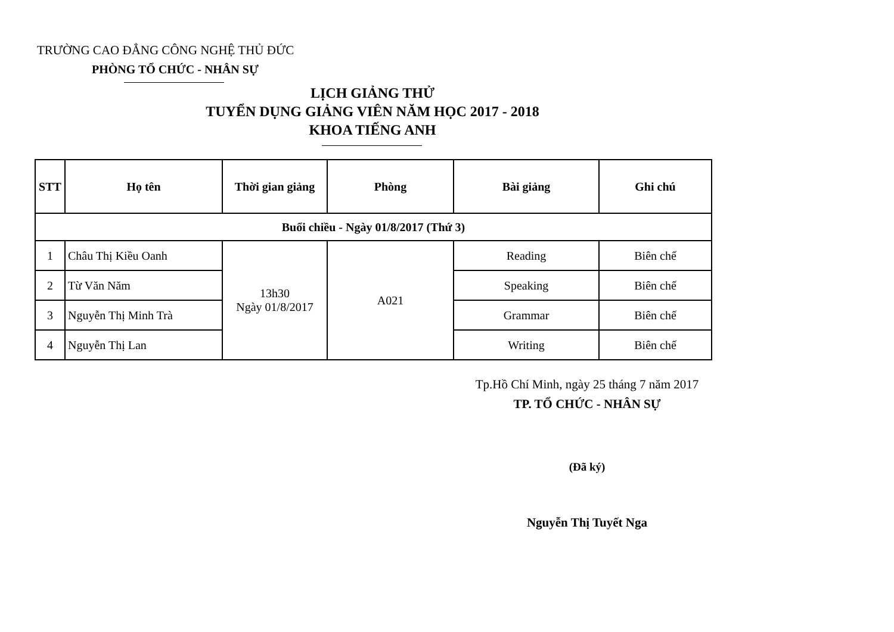TRƯỜNG CAO ĐẲNG CÔNG NGHỆ THỦ ĐỨC
PHÒNG TỔ CHỨC - NHÂN SỰ
LỊCH GIẢNG THỬ
TUYỂN DỤNG GIẢNG VIÊN NĂM HỌC 2017 - 2018
KHOA TIẾNG ANH
| STT | Họ tên | Thời gian giảng | Phòng | Bài giảng | Ghi chú |
| --- | --- | --- | --- | --- | --- |
| Buổi chiều - Ngày 01/8/2017 (Thứ 3) | | | | | |
| 1 | Châu Thị Kiều Oanh | 13h30 Ngày 01/8/2017 | A021 | Reading | Biên chế |
| 2 | Từ Văn Năm | | | Speaking | Biên chế |
| 3 | Nguyễn Thị Minh Trà | | | Grammar | Biên chế |
| 4 | Nguyễn Thị Lan | | | Writing | Biên chế |
Tp.Hồ Chí Minh, ngày 25 tháng 7 năm 2017
TP. TỔ CHỨC - NHÂN SỰ
(Đã ký)
Nguyễn Thị Tuyết Nga